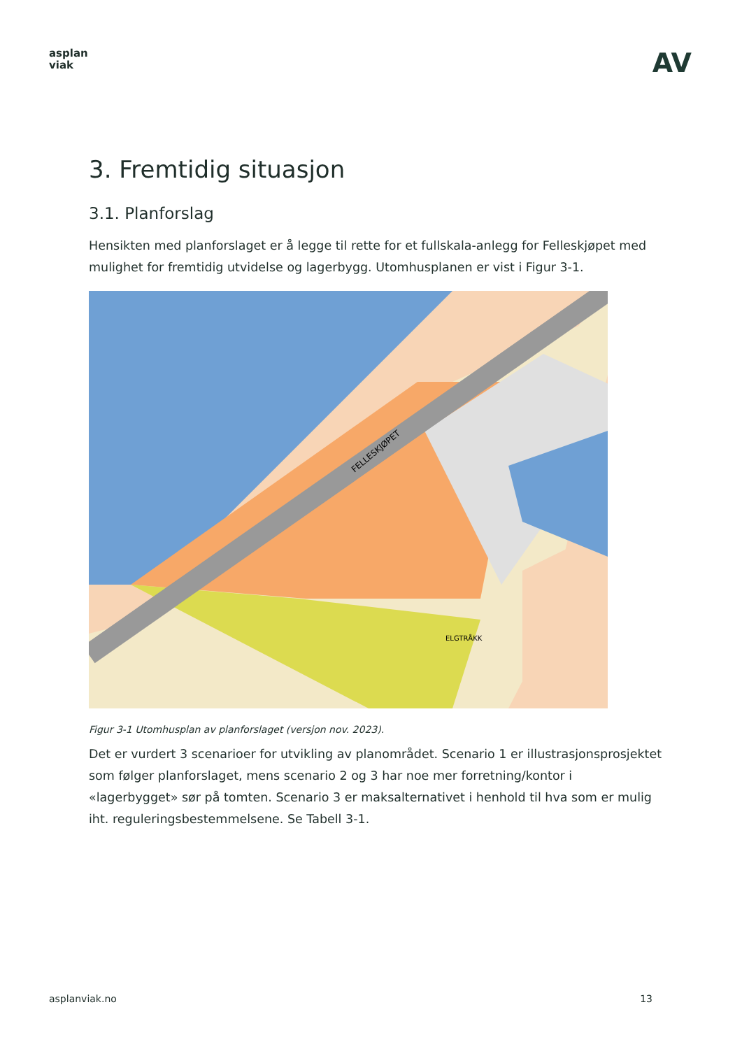asplan
viak
AV
3. Fremtidig situasjon
3.1. Planforslag
Hensikten med planforslaget er å legge til rette for et fullskala-anlegg for Felleskjøpet med mulighet for fremtidig utvidelse og lagerbygg. Utomhusplanen er vist i Figur 3-1.
ELGTRÅKK
FELLESKJØPET
Figur 3-1 Utomhusplan av planforslaget (versjon nov. 2023).
Det er vurdert 3 scenarioer for utvikling av planområdet. Scenario 1 er illustrasjonsprosjektet som følger planforslaget, mens scenario 2 og 3 har noe mer forretning/kontor i «lagerbygget» sør på tomten. Scenario 3 er maksalternativet i henhold til hva som er mulig iht. reguleringsbestemmelsene. Se Tabell 3-1.
asplanviak.no 13